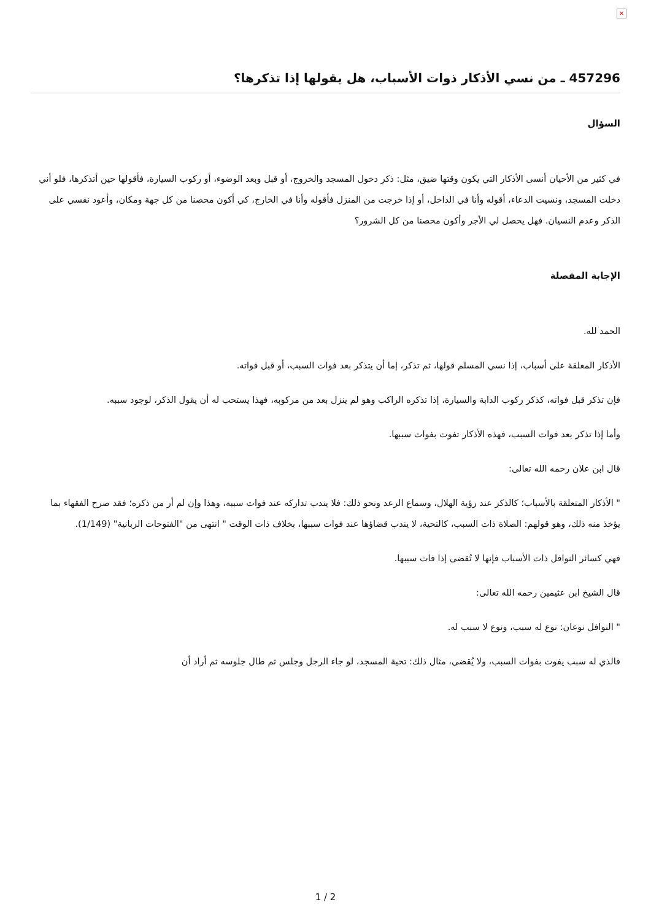×
457296 ـ من نسي الأذكار ذوات الأسباب، هل يقولها إذا تذكرها؟
السؤال
في كثير من الأحيان أنسى الأذكار التي يكون وقتها ضيق، مثل: ذكر دخول المسجد والخروج، أو قبل وبعد الوضوء، أو ركوب السيارة، فأقولها حين أتذكرها، فلو أني دخلت المسجد، ونسيت الدعاء، أقوله وأنا في الداخل، أو إذا خرجت من المنزل فأقوله وأنا في الخارج، كي أكون محصنا من كل جهة ومكان، وأعود نفسي على الذكر وعدم النسيان. فهل يحصل لي الأجر وأكون محصنا من كل الشرور؟
الإجابة المفصلة
الحمد لله.
الأذكار المعلقة على أسباب، إذا نسي المسلم قولها، ثم تذكر، إما أن يتذكر بعد فوات السبب، أو قبل فواته.
فإن تذكر قبل فواته، كذكر ركوب الدابة والسيارة، إذا تذكره الراكب وهو لم ينزل بعد من مركوبه، فهذا يستحب له أن يقول الذكر، لوجود سببه.
وأما إذا تذكر بعد فوات السبب، فهذه الأذكار تفوت بفوات سببها.
قال ابن علان رحمه الله تعالى:
" الأذكار المتعلقة بالأسباب؛ كالذكر عند رؤية الهلال، وسماع الرعد ونحو ذلك: فلا يندب تداركه عند فوات سببه، وهذا وإن لم أر من ذكره؛ فقد صرح الفقهاء بما يؤخذ منه ذلك، وهو قولهم: الصلاة ذات السبب، كالتحية، لا يندب قضاؤها عند فوات سببها، بخلاف ذات الوقت " انتهى من "الفتوحات الربانية" (1/149).
فهي كسائر النوافل ذات الأسباب فإنها لا تُقضى إذا فات سببها.
قال الشيخ ابن عثيمين رحمه الله تعالى:
" النوافل نوعان: نوع له سبب، ونوع لا سبب له.
فالذي له سبب يفوت بفوات السبب، ولا يُقضى، مثال ذلك: تحية المسجد، لو جاء الرجل وجلس ثم طال جلوسه ثم أراد أن
1 / 2